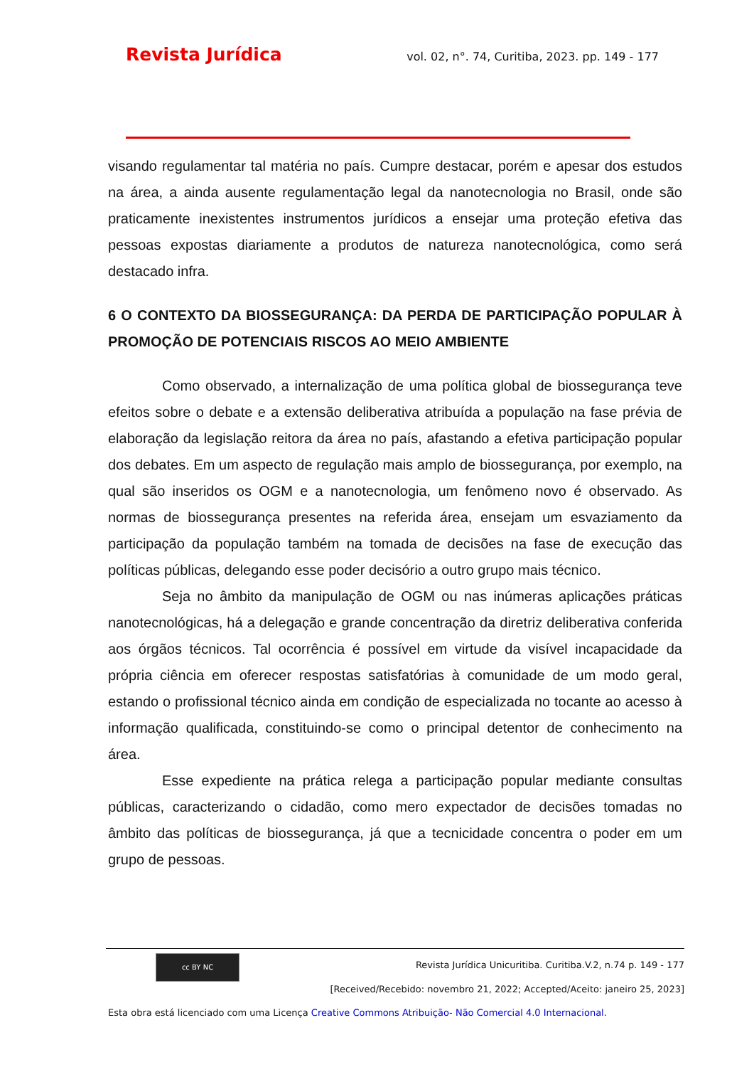Revista Jurídica vol. 02, n°. 74, Curitiba, 2023. pp. 149 - 177
visando regulamentar tal matéria no país. Cumpre destacar, porém e apesar dos estudos na área, a ainda ausente regulamentação legal da nanotecnologia no Brasil, onde são praticamente inexistentes instrumentos jurídicos a ensejar uma proteção efetiva das pessoas expostas diariamente a produtos de natureza nanotecnológica, como será destacado infra.
6 O CONTEXTO DA BIOSSEGURANÇA: DA PERDA DE PARTICIPAÇÃO POPULAR À PROMOÇÃO DE POTENCIAIS RISCOS AO MEIO AMBIENTE
Como observado, a internalização de uma política global de biossegurança teve efeitos sobre o debate e a extensão deliberativa atribuída a população na fase prévia de elaboração da legislação reitora da área no país, afastando a efetiva participação popular dos debates. Em um aspecto de regulação mais amplo de biossegurança, por exemplo, na qual são inseridos os OGM e a nanotecnologia, um fenômeno novo é observado. As normas de biossegurança presentes na referida área, ensejam um esvaziamento da participação da população também na tomada de decisões na fase de execução das políticas públicas, delegando esse poder decisório a outro grupo mais técnico.
Seja no âmbito da manipulação de OGM ou nas inúmeras aplicações práticas nanotecnológicas, há a delegação e grande concentração da diretriz deliberativa conferida aos órgãos técnicos. Tal ocorrência é possível em virtude da visível incapacidade da própria ciência em oferecer respostas satisfatórias à comunidade de um modo geral, estando o profissional técnico ainda em condição de especializada no tocante ao acesso à informação qualificada, constituindo-se como o principal detentor de conhecimento na área.
Esse expediente na prática relega a participação popular mediante consultas públicas, caracterizando o cidadão, como mero expectador de decisões tomadas no âmbito das políticas de biossegurança, já que a tecnicidade concentra o poder em um grupo de pessoas.
cc BY NC
Revista Jurídica Unicuritiba. Curitiba.V.2, n.74 p. 149 - 177
[Received/Recebido: novembro 21, 2022; Accepted/Aceito: janeiro 25, 2023]
Esta obra está licenciado com uma Licença Creative Commons Atribuição- Não Comercial 4.0 Internacional.